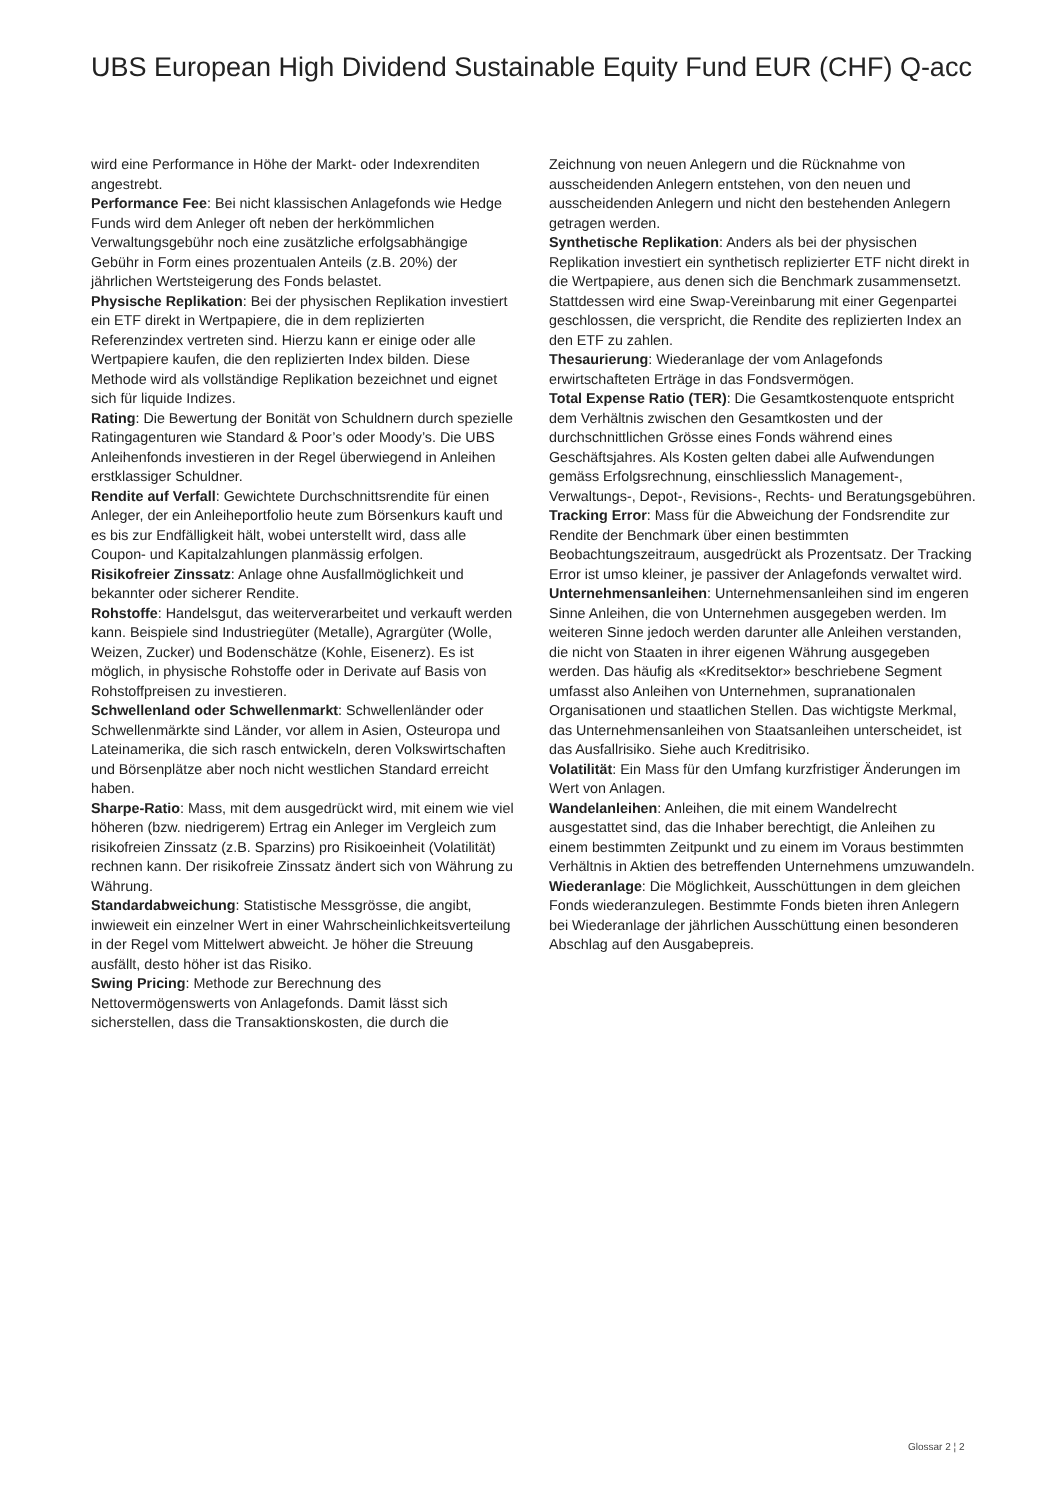UBS European High Dividend Sustainable Equity Fund EUR (CHF) Q-acc
wird eine Performance in Höhe der Markt- oder Indexrenditen angestrebt.
Performance Fee: Bei nicht klassischen Anlagefonds wie Hedge Funds wird dem Anleger oft neben der herkömmlichen Verwaltungsgebühr noch eine zusätzliche erfolgsabhängige Gebühr in Form eines prozentualen Anteils (z.B. 20%) der jährlichen Wertsteigerung des Fonds belastet.
Physische Replikation: Bei der physischen Replikation investiert ein ETF direkt in Wertpapiere, die in dem replizierten Referenzindex vertreten sind. Hierzu kann er einige oder alle Wertpapiere kaufen, die den replizierten Index bilden. Diese Methode wird als vollständige Replikation bezeichnet und eignet sich für liquide Indizes.
Rating: Die Bewertung der Bonität von Schuldnern durch spezielle Ratingagenturen wie Standard & Poor’s oder Moody’s. Die UBS Anleihenfonds investieren in der Regel überwiegend in Anleihen erstklassiger Schuldner.
Rendite auf Verfall: Gewichtete Durchschnittsrendite für einen Anleger, der ein Anleiheportfolio heute zum Börsenkurs kauft und es bis zur Endfälligkeit hält, wobei unterstellt wird, dass alle Coupon- und Kapitalzahlungen planmässig erfolgen.
Risikofreier Zinssatz: Anlage ohne Ausfallmöglichkeit und bekannter oder sicherer Rendite.
Rohstoffe: Handelsgut, das weiterverarbeitet und verkauft werden kann. Beispiele sind Industriegüter (Metalle), Agrargüter (Wolle, Weizen, Zucker) und Bodenschätze (Kohle, Eisenerz). Es ist möglich, in physische Rohstoffe oder in Derivate auf Basis von Rohstoffpreisen zu investieren.
Schwellenland oder Schwellenmarkt: Schwellenländer oder Schwellenmärkte sind Länder, vor allem in Asien, Osteuropa und Lateinamerika, die sich rasch entwickeln, deren Volkswirtschaften und Börsenplätze aber noch nicht westlichen Standard erreicht haben.
Sharpe-Ratio: Mass, mit dem ausgedrückt wird, mit einem wie viel höheren (bzw. niedrigerem) Ertrag ein Anleger im Vergleich zum risikofreien Zinssatz (z.B. Sparzins) pro Risikoeinheit (Volatilität) rechnen kann. Der risikofreie Zinssatz ändert sich von Währung zu Währung.
Standardabweichung: Statistische Messgrösse, die angibt, inwieweit ein einzelner Wert in einer Wahrscheinlichkeitsverteilung in der Regel vom Mittelwert abweicht. Je höher die Streuung ausfällt, desto höher ist das Risiko.
Swing Pricing: Methode zur Berechnung des Nettovermögenswerts von Anlagefonds. Damit lässt sich sicherstellen, dass die Transaktionskosten, die durch die
Zeichnung von neuen Anlegern und die Rücknahme von ausscheidenden Anlegern entstehen, von den neuen und ausscheidenden Anlegern und nicht den bestehenden Anlegern getragen werden.
Synthetische Replikation: Anders als bei der physischen Replikation investiert ein synthetisch replizierter ETF nicht direkt in die Wertpapiere, aus denen sich die Benchmark zusammensetzt. Stattdessen wird eine Swap-Vereinbarung mit einer Gegenpartei geschlossen, die verspricht, die Rendite des replizierten Index an den ETF zu zahlen.
Thesaurierung: Wiederanlage der vom Anlagefonds erwirtschafteten Erträge in das Fondsvermögen.
Total Expense Ratio (TER): Die Gesamtkostenquote entspricht dem Verhältnis zwischen den Gesamtkosten und der durchschnittlichen Grösse eines Fonds während eines Geschäftsjahres. Als Kosten gelten dabei alle Aufwendungen gemäss Erfolgsrechnung, einschliesslich Management-, Verwaltungs-, Depot-, Revisions-, Rechts- und Beratungsgebühren.
Tracking Error: Mass für die Abweichung der Fondsrendite zur Rendite der Benchmark über einen bestimmten Beobachtungszeitraum, ausgedrückt als Prozentsatz. Der Tracking Error ist umso kleiner, je passiver der Anlagefonds verwaltet wird.
Unternehmensanleihen: Unternehmensanleihen sind im engeren Sinne Anleihen, die von Unternehmen ausgegeben werden. Im weiteren Sinne jedoch werden darunter alle Anleihen verstanden, die nicht von Staaten in ihrer eigenen Währung ausgegeben werden. Das häufig als «Kreditsektor» beschriebene Segment umfasst also Anleihen von Unternehmen, supranationalen Organisationen und staatlichen Stellen. Das wichtigste Merkmal, das Unternehmensanleihen von Staatsanleihen unterscheidet, ist das Ausfallrisiko. Siehe auch Kreditrisiko.
Volatilität: Ein Mass für den Umfang kurzfristiger Änderungen im Wert von Anlagen.
Wandelanleihen: Anleihen, die mit einem Wandelrecht ausgestattet sind, das die Inhaber berechtigt, die Anleihen zu einem bestimmten Zeitpunkt und zu einem im Voraus bestimmten Verhältnis in Aktien des betreffenden Unternehmens umzuwandeln.
Wiederanlage: Die Möglichkeit, Ausschüttungen in dem gleichen Fonds wiederanzulegen. Bestimmte Fonds bieten ihren Anlegern bei Wiederanlage der jährlichen Ausschüttung einen besonderen Abschlag auf den Ausgabepreis.
Glossar 2 ¦ 2